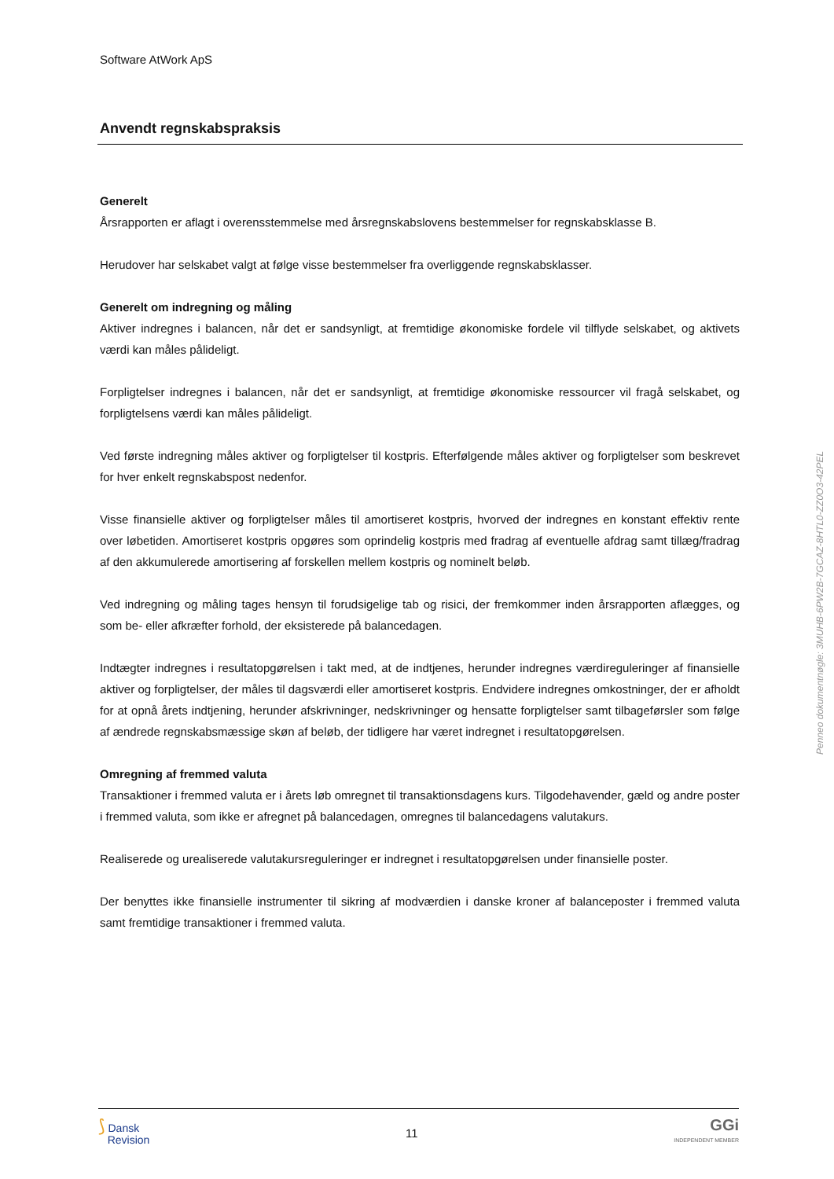Software AtWork ApS
Anvendt regnskabspraksis
Generelt
Årsrapporten er aflagt i overensstemmelse med årsregnskabslovens bestemmelser for regnskabsklasse B.
Herudover har selskabet valgt at følge visse bestemmelser fra overliggende regnskabsklasser.
Generelt om indregning og måling
Aktiver indregnes i balancen, når det er sandsynligt, at fremtidige økonomiske fordele vil tilflyde selskabet, og aktivets værdi kan måles pålideligt.
Forpligtelser indregnes i balancen, når det er sandsynligt, at fremtidige økonomiske ressourcer vil fragå selskabet, og forpligtelsens værdi kan måles pålideligt.
Ved første indregning måles aktiver og forpligtelser til kostpris. Efterfølgende måles aktiver og forpligtelser som beskrevet for hver enkelt regnskabspost nedenfor.
Visse finansielle aktiver og forpligtelser måles til amortiseret kostpris, hvorved der indregnes en konstant effektiv rente over løbetiden. Amortiseret kostpris opgøres som oprindelig kostpris med fradrag af eventuelle afdrag samt tillæg/fradrag af den akkumulerede amortisering af forskellen mellem kostpris og nominelt beløb.
Ved indregning og måling tages hensyn til forudsigelige tab og risici, der fremkommer inden årsrapporten aflægges, og som be- eller afkræfter forhold, der eksisterede på balancedagen.
Indtægter indregnes i resultatopgørelsen i takt med, at de indtjenes, herunder indregnes værdireguleringer af finansielle aktiver og forpligtelser, der måles til dagsværdi eller amortiseret kostpris. Endvidere indregnes omkostninger, der er afholdt for at opnå årets indtjening, herunder afskrivninger, nedskrivninger og hensatte forpligtelser samt tilbageførsler som følge af ændrede regnskabsmæssige skøn af beløb, der tidligere har været indregnet i resultatopgørelsen.
Omregning af fremmed valuta
Transaktioner i fremmed valuta er i årets løb omregnet til transaktionsdagens kurs. Tilgodehavender, gæld og andre poster i fremmed valuta, som ikke er afregnet på balancedagen, omregnes til balancedagens valutakurs.
Realiserede og urealiserede valutakursreguleringer er indregnet i resultatopgørelsen under finansielle poster.
Der benyttes ikke finansielle instrumenter til sikring af modværdien i danske kroner af balanceposter i fremmed valuta samt fremtidige transaktioner i fremmed valuta.
Penneo dokumentnøgle: 3MUHB-6PW2B-7GCAZ-8HTL0-ZZ0O3-42PEL
⟆ Dansk
Revision
11
GGi
INDEPENDENT MEMBER